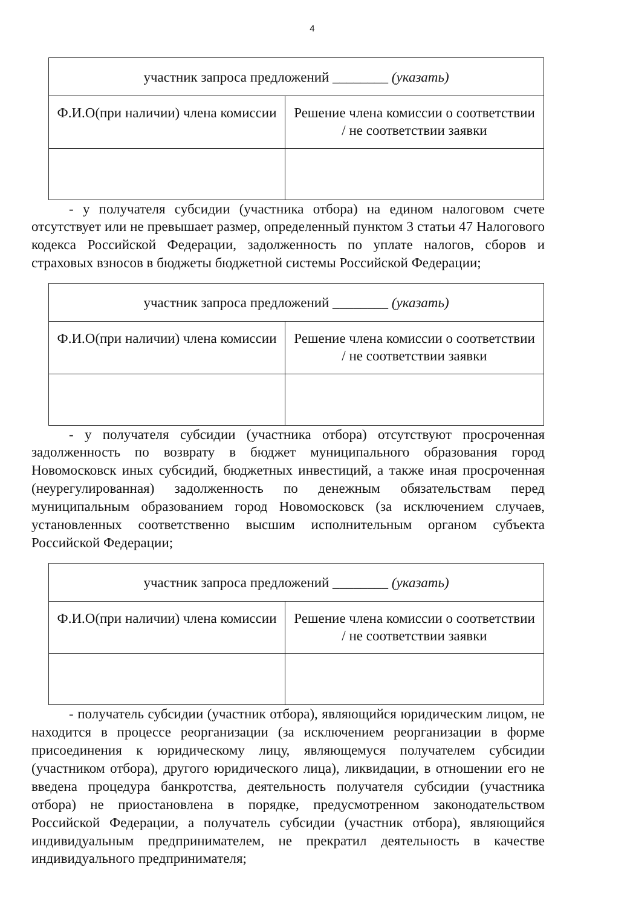4
| участник запроса предложений ________ (указать) | |
| Ф.И.О(при наличии) члена комиссии | Решение члена комиссии о соответствии / не соответствии заявки |
- у получателя субсидии (участника отбора) на едином налоговом счете отсутствует или не превышает размер, определенный пунктом 3 статьи 47 Налогового кодекса Российской Федерации, задолженность по уплате налогов, сборов и страховых взносов в бюджеты бюджетной системы Российской Федерации;
| участник запроса предложений ________ (указать) | |
| Ф.И.О(при наличии) члена комиссии | Решение члена комиссии о соответствии / не соответствии заявки |
- у получателя субсидии (участника отбора) отсутствуют просроченная задолженность по возврату в бюджет муниципального образования город Новомосковск иных субсидий, бюджетных инвестиций, а также иная просроченная (неурегулированная) задолженность по денежным обязательствам перед муниципальным образованием город Новомосковск (за исключением случаев, установленных соответственно высшим исполнительным органом субъекта Российской Федерации;
| участник запроса предложений ________ (указать) | |
| Ф.И.О(при наличии) члена комиссии | Решение члена комиссии о соответствии / не соответствии заявки |
- получатель субсидии (участник отбора), являющийся юридическим лицом, не находится в процессе реорганизации (за исключением реорганизации в форме присоединения к юридическому лицу, являющемуся получателем субсидии (участником отбора), другого юридического лица), ликвидации, в отношении его не введена процедура банкротства, деятельность получателя субсидии (участника отбора) не приостановлена в порядке, предусмотренном законодательством Российской Федерации, а получатель субсидии (участник отбора), являющийся индивидуальным предпринимателем, не прекратил деятельность в качестве индивидуального предпринимателя;